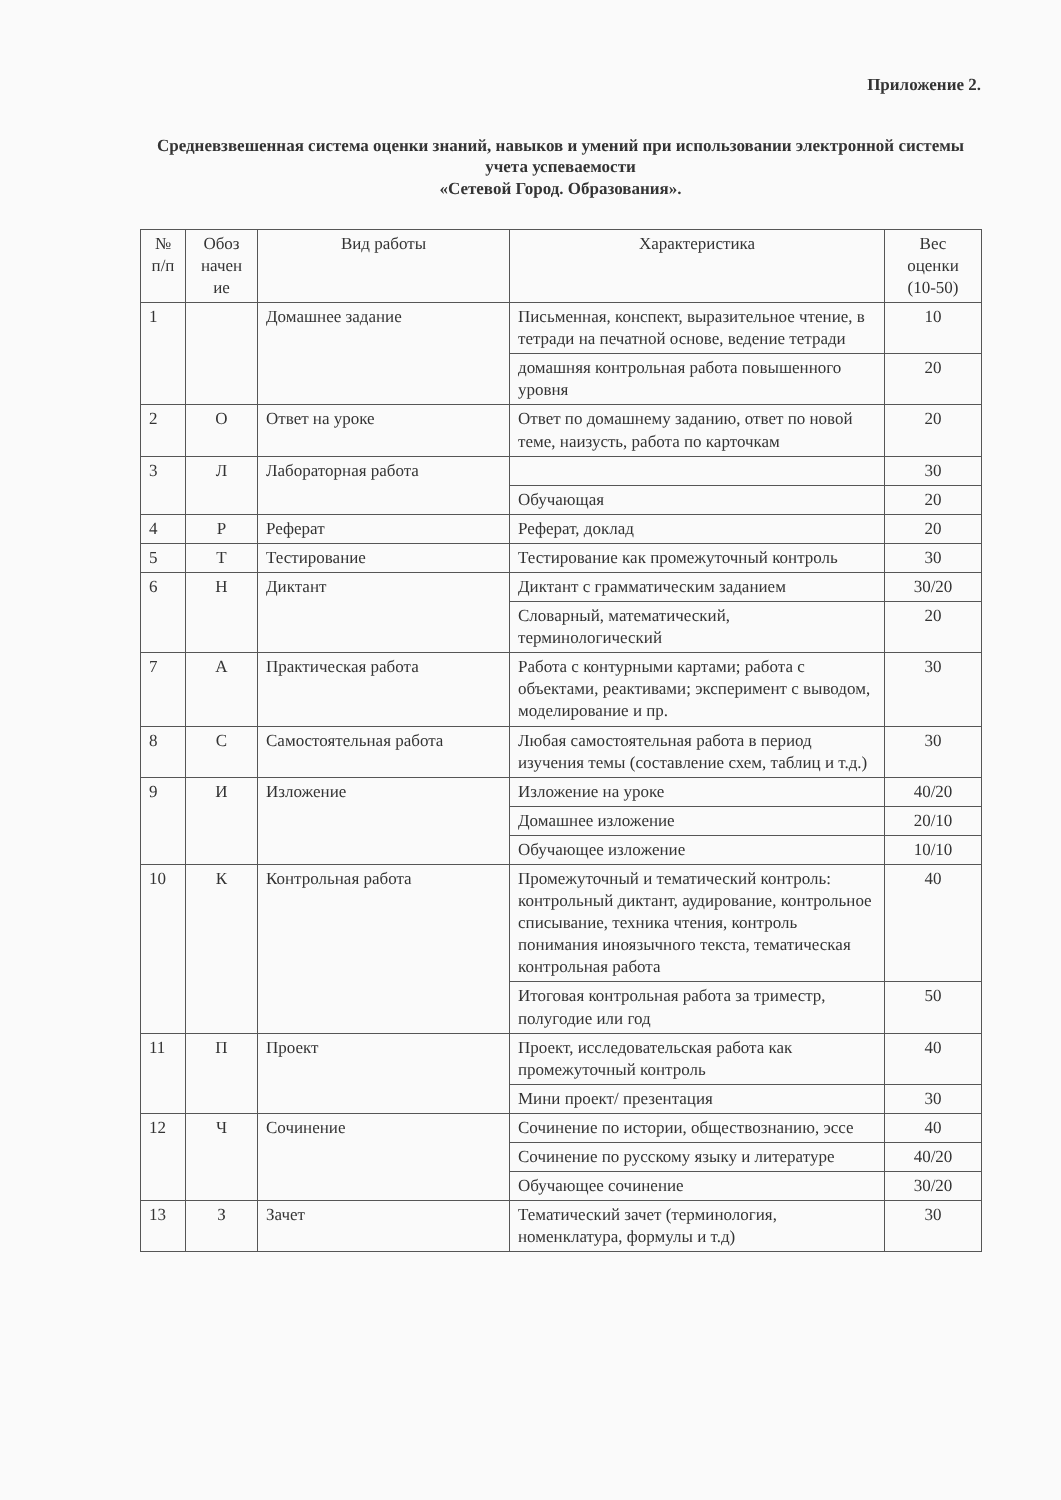Приложение 2.
Средневзвешенная система оценки знаний, навыков и умений при использовании электронной системы учета успеваемости
«Сетевой Город. Образования».
| № п/п | Обоз начен ие | Вид работы | Характеристика | Вес оценки (10-50) |
| --- | --- | --- | --- | --- |
| 1 | | Домашнее задание | Письменная, конспект, выразительное чтение, в тетради на печатной основе, ведение тетради | 10 |
| | | | домашняя контрольная работа повышенного уровня | 20 |
| 2 | О | Ответ на уроке | Ответ по домашнему заданию, ответ по новой теме, наизусть, работа по карточкам | 20 |
| 3 | Л | Лабораторная работа | | 30 |
| | | | Обучающая | 20 |
| 4 | Р | Реферат | Реферат, доклад | 20 |
| 5 | Т | Тестирование | Тестирование как промежуточный контроль | 30 |
| 6 | Н | Диктант | Диктант с грамматическим заданием | 30/20 |
| | | | Словарный, математический, терминологический | 20 |
| 7 | А | Практическая работа | Работа с контурными картами; работа с объектами, реактивами; эксперимент с выводом, моделирование и пр. | 30 |
| 8 | С | Самостоятельная работа | Любая самостоятельная работа в период изучения темы (составление схем, таблиц и т.д.) | 30 |
| 9 | И | Изложение | Изложение на уроке | 40/20 |
| | | | Домашнее изложение | 20/10 |
| | | | Обучающее изложение | 10/10 |
| 10 | К | Контрольная работа | Промежуточный и тематический контроль: контрольный диктант, аудирование, контрольное списывание, техника чтения, контроль понимания иноязычного текста, тематическая контрольная работа | 40 |
| | | | Итоговая контрольная работа за триместр, полугодие или год | 50 |
| 11 | П | Проект | Проект, исследовательская работа как промежуточный контроль | 40 |
| | | | Мини проект/ презентация | 30 |
| 12 | Ч | Сочинение | Сочинение по истории, обществознанию, эссе | 40 |
| | | | Сочинение по русскому языку и литературе | 40/20 |
| | | | Обучающее сочинение | 30/20 |
| 13 | З | Зачет | Тематический зачет (терминология, номенклатура, формулы и т.д) | 30 |